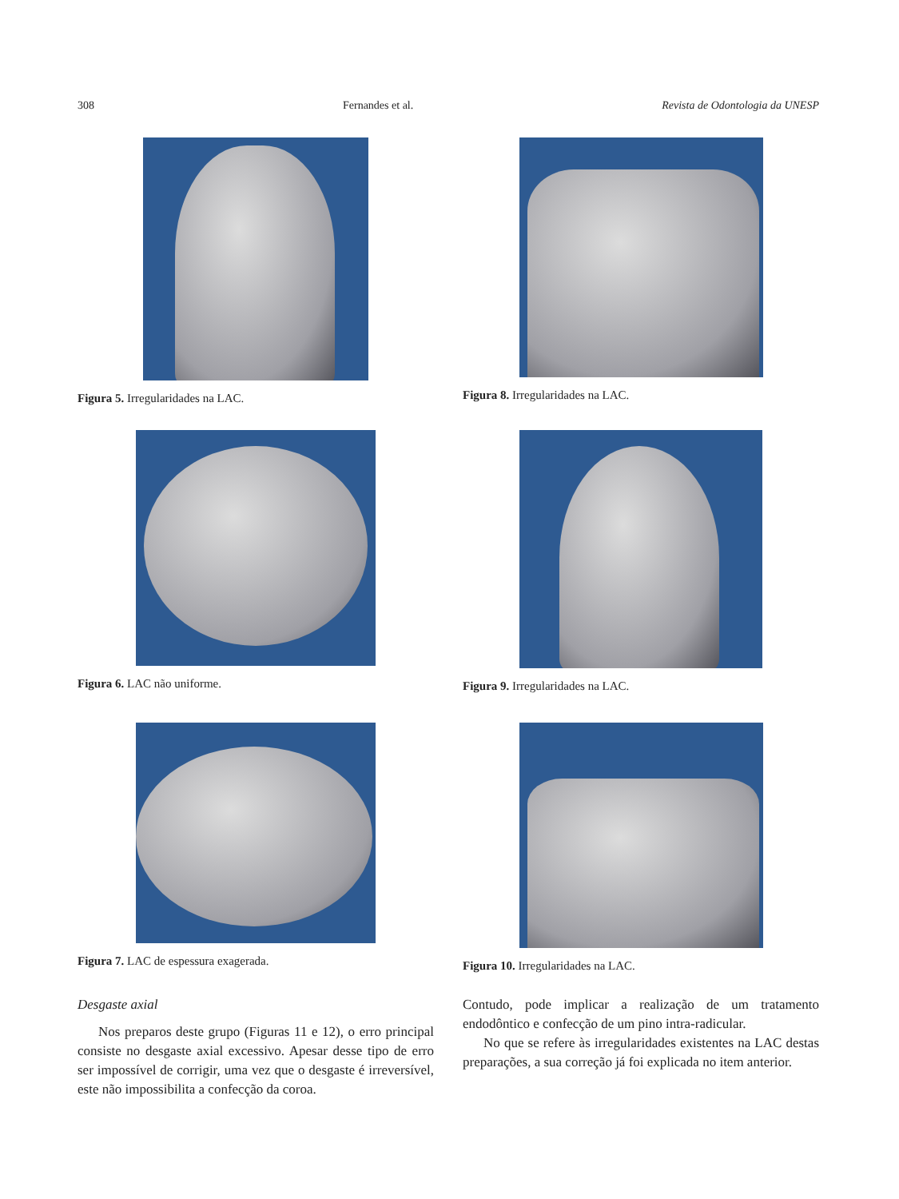308 Fernandes et al. Revista de Odontologia da UNESP
Figura 5. Irregularidades na LAC.
Figura 8. Irregularidades na LAC.
Figura 6. LAC não uniforme.
Figura 9. Irregularidades na LAC.
Figura 7. LAC de espessura exagerada.
Figura 10. Irregularidades na LAC.
Desgaste axial
Nos preparos deste grupo (Figuras 11 e 12), o erro principal consiste no desgaste axial excessivo. Apesar desse tipo de erro ser impossível de corrigir, uma vez que o desgaste é irreversível, este não impossibilita a confecção da coroa.
Contudo, pode implicar a realização de um tratamento endodôntico e confecção de um pino intra-radicular.
No que se refere às irregularidades existentes na LAC destas preparações, a sua correção já foi explicada no item anterior.